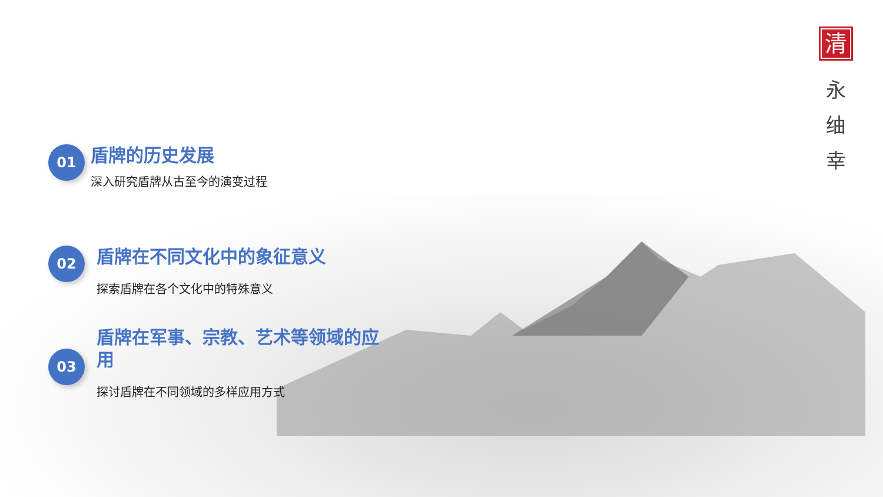01
盾牌的历史发展
深入研究盾牌从古至今的演变过程
02
盾牌在不同文化中的象征意义
探索盾牌在各个文化中的特殊意义
03
盾牌在军事、宗教、艺术等领域的应用
探讨盾牌在不同领域的多样应用方式
清
永
䌷
幸